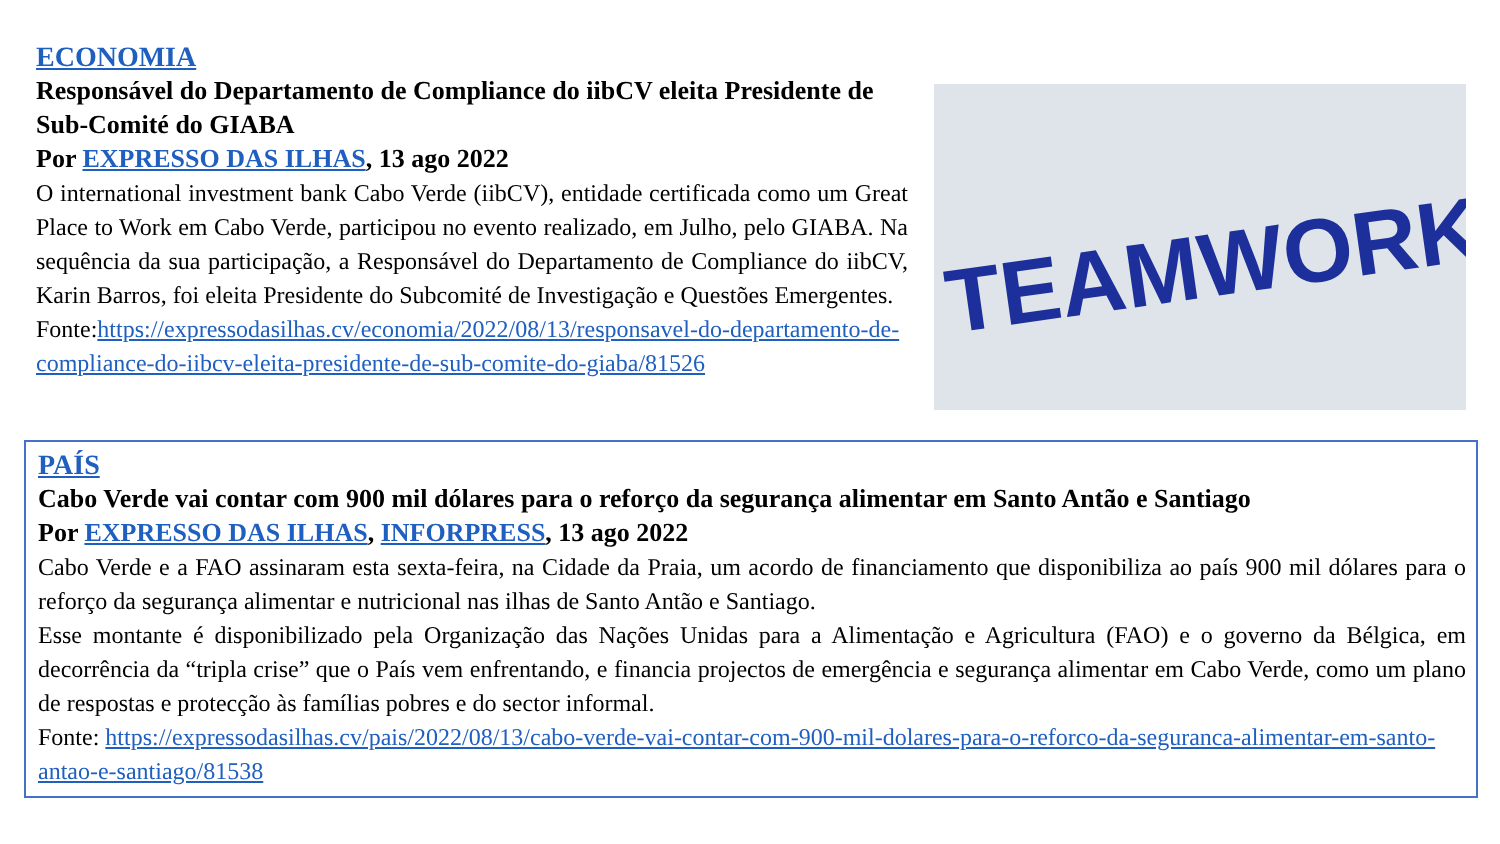ECONOMIA
Responsável do Departamento de Compliance do iibCV eleita Presidente de Sub-Comité do GIABA
Por EXPRESSO DAS ILHAS, 13 ago 2022
O international investment bank Cabo Verde (iibCV), entidade certificada como um Great Place to Work em Cabo Verde, participou no evento realizado, em Julho, pelo GIABA. Na sequência da sua participação, a Responsável do Departamento de Compliance do iibCV, Karin Barros, foi eleita Presidente do Subcomité de Investigação e Questões Emergentes.
Fonte:https://expressodasilhas.cv/economia/2022/08/13/responsavel-do-departamento-de-compliance-do-iibcv-eleita-presidente-de-sub-comite-do-giaba/81526
TEAMWORK
PAÍS
Cabo Verde vai contar com 900 mil dólares para o reforço da segurança alimentar em Santo Antão e Santiago
Por EXPRESSO DAS ILHAS, INFORPRESS, 13 ago 2022
Cabo Verde e a FAO assinaram esta sexta-feira, na Cidade da Praia, um acordo de financiamento que disponibiliza ao país 900 mil dólares para o reforço da segurança alimentar e nutricional nas ilhas de Santo Antão e Santiago.
Esse montante é disponibilizado pela Organização das Nações Unidas para a Alimentação e Agricultura (FAO) e o governo da Bélgica, em decorrência da “tripla crise” que o País vem enfrentando, e financia projectos de emergência e segurança alimentar em Cabo Verde, como um plano de respostas e protecção às famílias pobres e do sector informal.
Fonte: https://expressodasilhas.cv/pais/2022/08/13/cabo-verde-vai-contar-com-900-mil-dolares-para-o-reforco-da-seguranca-alimentar-em-santo-antao-e-santiago/81538